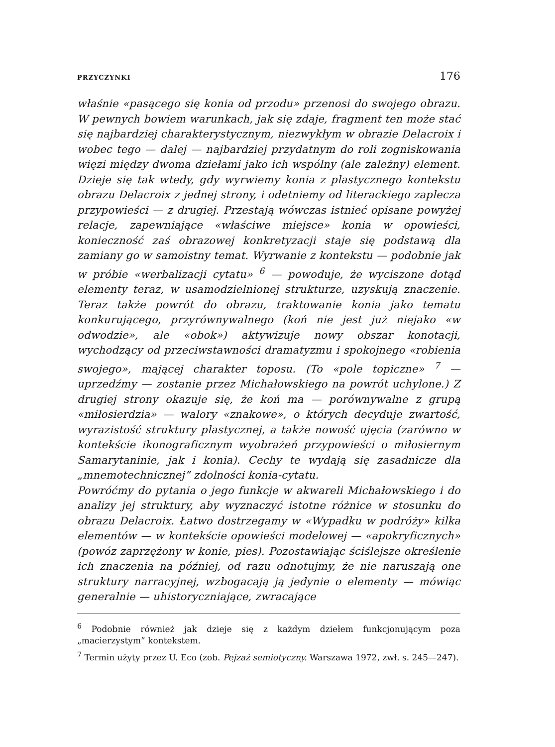PRZYCZYNKI 176
właśnie «pasącego się konia od przodu» przenosi do swojego obrazu. W pewnych bowiem warunkach, jak się zdaje, fragment ten może stać się najbardziej charakterystycznym, niezwykłym w obrazie Delacroix i wobec tego — dalej — najbardziej przydatnym do roli zogniskowania więzi między dwoma dziełami jako ich wspólny (ale zależny) element. Dzieje się tak wtedy, gdy wyrwiemy konia z plastycznego kontekstu obrazu Delacroix z jednej strony, i odetniemy od literackiego zaplecza przypowieści — z drugiej. Przestają wówczas istnieć opisane powyżej relacje, zapewniające «właściwe miejsce» konia w opowieści, konieczność zaś obrazowej konkretyzacji staje się podstawą dla zamiany go w samoistny temat. Wyrwanie z kontekstu — podobnie jak w próbie «werbalizacji cytatu» <sup>6</sup> — powoduje, że wyciszone dotąd elementy teraz, w usamodzielnionej strukturze, uzyskują znaczenie. Teraz także powrót do obrazu, traktowanie konia jako tematu konkurującego, przyrównywalnego (koń nie jest już niejako «w odwodzie», ale «obok») aktywizuje nowy obszar konotacji, wychodzący od przeciwstawności dramatyzmu i spokojnego «robienia swojego», mającej charakter toposu. (To «pole topiczne» <sup>7</sup> — uprzedźmy — zostanie przez Michałowskiego na powrót uchylone.) Z drugiej strony okazuje się, że koń ma — porównywalne z grupą «miłosierdzia» — walory «znakowe», o których decyduje zwartość, wyrazistość struktury plastycznej, a także nowość ujęcia (zarówno w kontekście ikonograficznym wyobrażeń przypowieści o miłosiernym Samarytaninie, jak i konia). Cechy te wydają się zasadnicze dla „mnemotechnicznej” zdolności konia-cytatu.
Powróćmy do pytania o jego funkcje w akwareli Michałowskiego i do analizy jej struktury, aby wyznaczyć istotne różnice w stosunku do obrazu Delacroix. Łatwo dostrzegamy w «Wypadku w podróży» kilka elementów — w kontekście opowieści modelowej — «apokryficznych» (powóz zaprzężony w konie, pies). Pozostawiając ściślejsze określenie ich znaczenia na później, od razu odnotujmy, że nie naruszają one struktury narracyjnej, wzbogacają ją jedynie o elementy — mówiąc generalnie — uhistoryczniające, zwracające
<sup>6</sup> Podobnie również jak dzieje się z każdym dziełem funkcjonującym poza „macierzystym” kontekstem.
<sup>7</sup> Termin użyty przez U. Eco (zob. Pejzaż semiotyczny. Warszawa 1972, zwł. s. 245—247).